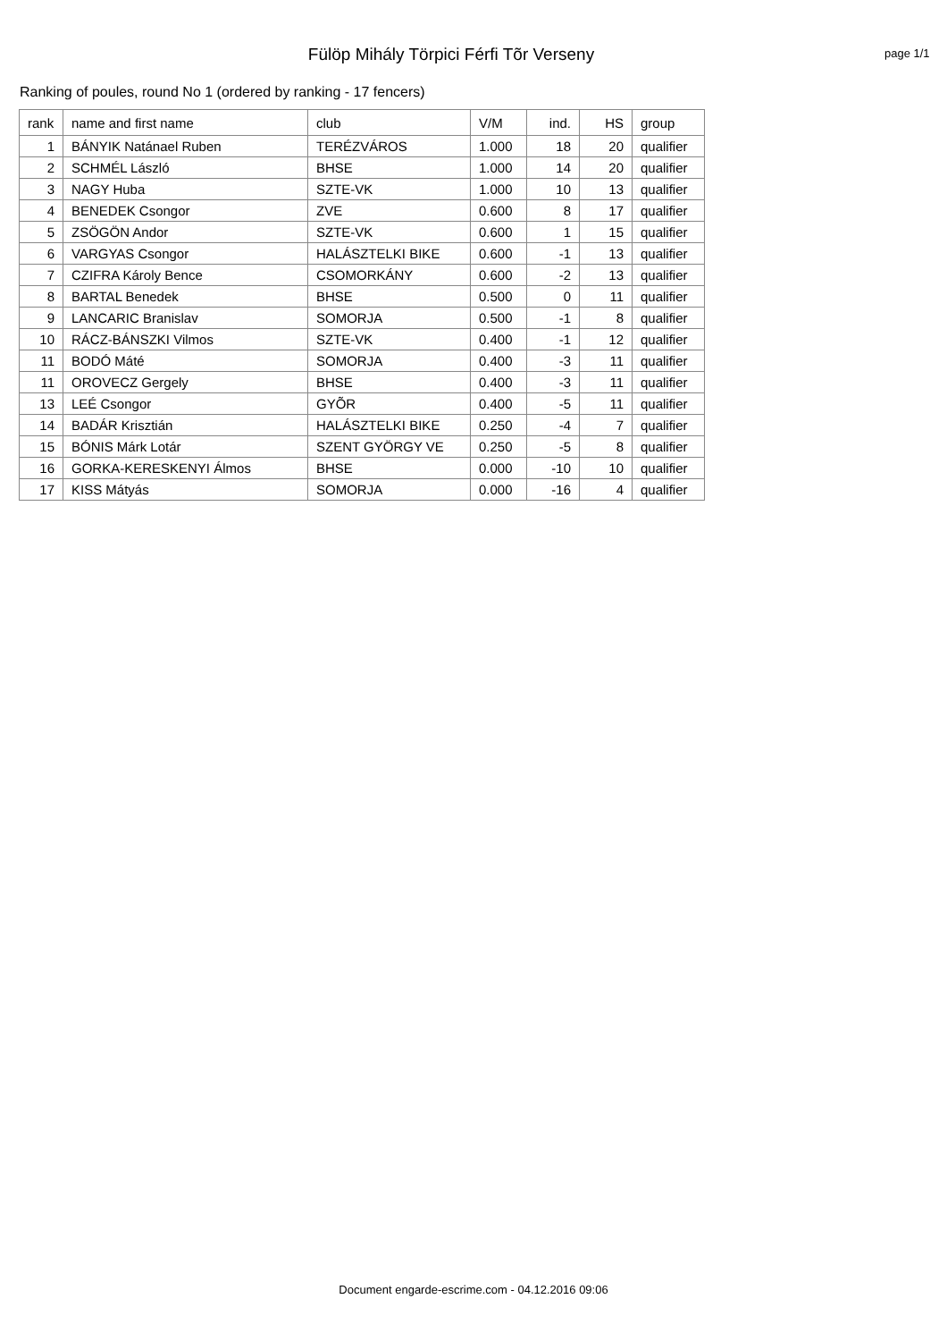Fülöp Mihály Törpici Férfi Tõr Verseny
page 1/1
Ranking of poules, round No 1 (ordered by ranking - 17 fencers)
| rank | name and first name | club | V/M | ind. | HS | group |
| --- | --- | --- | --- | --- | --- | --- |
| 1 | BÁNYIK Natánael Ruben | TERÉZVÁROS | 1.000 | 18 | 20 | qualifier |
| 2 | SCHMÉL László | BHSE | 1.000 | 14 | 20 | qualifier |
| 3 | NAGY Huba | SZTE-VK | 1.000 | 10 | 13 | qualifier |
| 4 | BENEDEK Csongor | ZVE | 0.600 | 8 | 17 | qualifier |
| 5 | ZSÖGÖN Andor | SZTE-VK | 0.600 | 1 | 15 | qualifier |
| 6 | VARGYAS Csongor | HALÁSZTELKI BIKE | 0.600 | -1 | 13 | qualifier |
| 7 | CZIFRA Károly Bence | CSOMORKÁNY | 0.600 | -2 | 13 | qualifier |
| 8 | BARTAL Benedek | BHSE | 0.500 | 0 | 11 | qualifier |
| 9 | LANCARIC Branislav | SOMORJA | 0.500 | -1 | 8 | qualifier |
| 10 | RÁCZ-BÁNSZKI Vilmos | SZTE-VK | 0.400 | -1 | 12 | qualifier |
| 11 | BODÓ Máté | SOMORJA | 0.400 | -3 | 11 | qualifier |
| 11 | OROVECZ Gergely | BHSE | 0.400 | -3 | 11 | qualifier |
| 13 | LEÉ Csongor | GYÕR | 0.400 | -5 | 11 | qualifier |
| 14 | BADÁR Krisztián | HALÁSZTELKI BIKE | 0.250 | -4 | 7 | qualifier |
| 15 | BÓNIS Márk Lotár | SZENT GYÖRGY VE | 0.250 | -5 | 8 | qualifier |
| 16 | GORKA-KERESKENYI Álmos | BHSE | 0.000 | -10 | 10 | qualifier |
| 17 | KISS Mátyás | SOMORJA | 0.000 | -16 | 4 | qualifier |
Document engarde-escrime.com - 04.12.2016 09:06